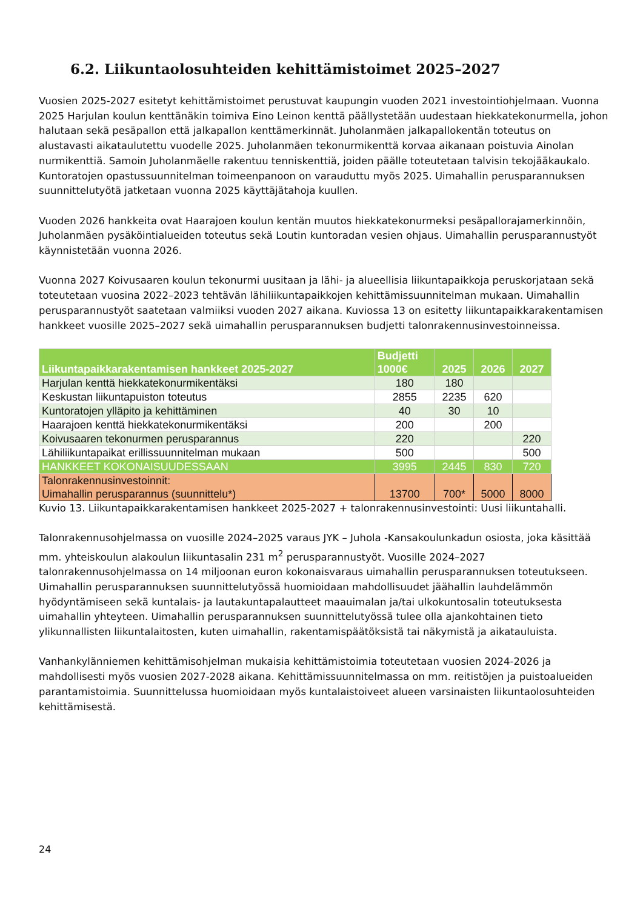6.2. Liikuntaolosuhteiden kehittämistoimet 2025–2027
Vuosien 2025-2027 esitetyt kehittämistoimet perustuvat kaupungin vuoden 2021 investointiohjelmaan. Vuonna 2025 Harjulan koulun kenttänäkin toimiva Eino Leinon kenttä päällystetään uudestaan hiekkatekonurmella, johon halutaan sekä pesäpallon että jalkapallon kenttämerkinnät. Juholanmäen jalkapallokentän toteutus on alustavasti aikataulutettu vuodelle 2025. Juholanmäen tekonurmikenttä korvaa aikanaan poistuvia Ainolan nurmikenttiä. Samoin Juholanmäelle rakentuu tenniskenttiä, joiden päälle toteutetaan talvisin tekojääkaukalo. Kuntoratojen opastussuunnitelman toimeenpanoon on varauduttu myös 2025. Uimahallin perusparannuksen suunnittelutyötä jatketaan vuonna 2025 käyttäjätahoja kuullen.
Vuoden 2026 hankkeita ovat Haarajoen koulun kentän muutos hiekkatekonurmeksi pesäpallorajamerkinnöin, Juholanmäen pysäköintialueiden toteutus sekä Loutin kuntoradan vesien ohjaus. Uimahallin perusparannustyöt käynnistetään vuonna 2026.
Vuonna 2027 Koivusaaren koulun tekonurmi uusitaan ja lähi- ja alueellisia liikuntapaikkoja peruskorjataan sekä toteutetaan vuosina 2022–2023 tehtävän lähiliikuntapaikkojen kehittämissuunnitelman mukaan. Uimahallin perusparannustyöt saatetaan valmiiksi vuoden 2027 aikana. Kuviossa 13 on esitetty liikuntapaikkarakentamisen hankkeet vuosille 2025–2027 sekä uimahallin perusparannuksen budjetti talonrakennusinvestoinneissa.
| Liikuntapaikkarakentamisen hankkeet 2025-2027 | Budjetti 1000€ | 2025 | 2026 | 2027 |
| --- | --- | --- | --- | --- |
| Harjulan kenttä hiekkatekonurmikentäksi | 180 | 180 | | |
| Keskustan liikuntapuiston toteutus | 2855 | 2235 | 620 | |
| Kuntoratojen ylläpito ja kehittäminen | 40 | 30 | 10 | |
| Haarajoen kenttä hiekkatekonurmikentäksi | 200 | | 200 | |
| Koivusaaren tekonurmen perusparannus | 220 | | | 220 |
| Lähiliikuntapaikat erillissuunnitelman mukaan | 500 | | | 500 |
| HANKKEET KOKONAISUUDESSAAN | 3995 | 2445 | 830 | 720 |
| Talonrakennusinvestoinnit: Uimahallin perusparannus (suunnittelu*) | 13700 | 700* | 5000 | 8000 |
Kuvio 13. Liikuntapaikkarakentamisen hankkeet 2025-2027 + talonrakennusinvestointi: Uusi liikuntahalli.
Talonrakennusohjelmassa on vuosille 2024–2025 varaus JYK – Juhola -Kansakoulunkadun osiosta, joka käsittää mm. yhteiskoulun alakoulun liikuntasalin 231 m<sup>2</sup> perusparannustyöt. Vuosille 2024–2027 talonrakennusohjelmassa on 14 miljoonan euron kokonaisvaraus uimahallin perusparannuksen toteutukseen. Uimahallin perusparannuksen suunnittelutyössä huomioidaan mahdollisuudet jäähallin lauhdelämmön hyödyntämiseen sekä kuntalais- ja lautakuntapalautteet maauimalan ja/tai ulkokuntosalin toteutuksesta uimahallin yhteyteen. Uimahallin perusparannuksen suunnittelutyössä tulee olla ajankohtainen tieto ylikunnallisten liikuntalaitosten, kuten uimahallin, rakentamispäätöksistä tai näkymistä ja aikatauluista.
Vanhankylänniemen kehittämisohjelman mukaisia kehittämistoimia toteutetaan vuosien 2024-2026 ja mahdollisesti myös vuosien 2027-2028 aikana. Kehittämissuunnitelmassa on mm. reitistöjen ja puistoalueiden parantamistoimia. Suunnittelussa huomioidaan myös kuntalaistoiveet alueen varsinaisten liikuntaolosuhteiden kehittämisestä.
24